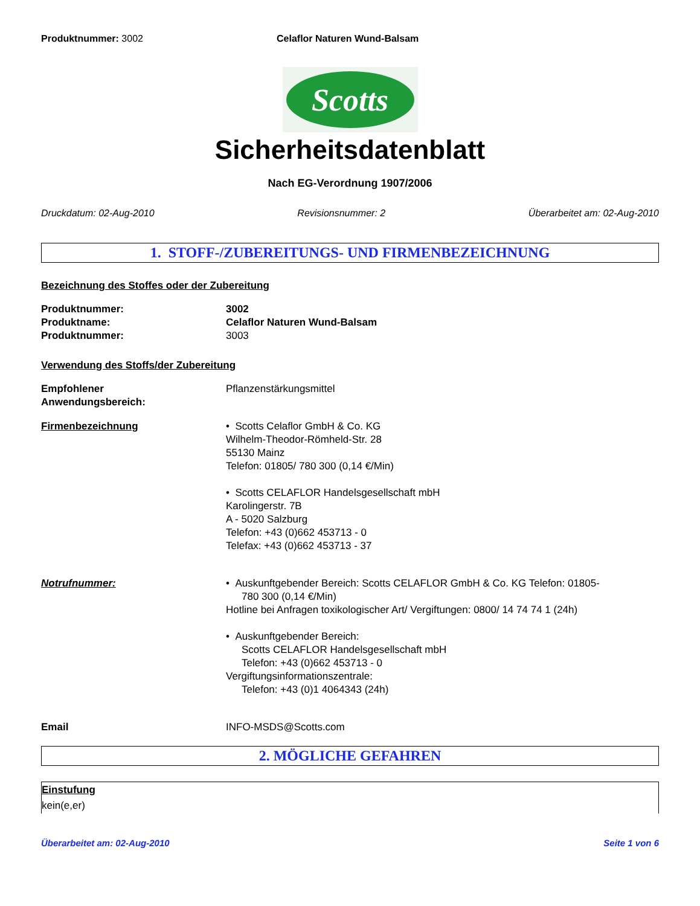Produktnummer: 3002 Celaflor Naturen Wund-Balsam
Scotts
Sicherheitsdatenblatt
Nach EG-Verordnung 1907/2006
Druckdatum: 02-Aug-2010 Revisionsnummer: 2 Überarbeitet am: 02-Aug-2010
1. STOFF-/ZUBEREITUNGS- UND FIRMENBEZEICHNUNG
Bezeichnung des Stoffes oder der Zubereitung
Produktnummer: 3002
Produktname: Celaflor Naturen Wund-Balsam
Produktnummer: 3003
Verwendung des Stoffs/der Zubereitung
Empfohlener
Anwendungsbereich:
Pflanzenstärkungsmittel
Firmenbezeichnung • Scotts Celaflor GmbH & Co. KG
Wilhelm-Theodor-Römheld-Str. 28
55130 Mainz
Telefon: 01805/ 780 300 (0,14 €/Min)
• Scotts CELAFLOR Handelsgesellschaft mbH
Karolingerstr. 7B
A - 5020 Salzburg
Telefon: +43 (0)662 453713 - 0
Telefax: +43 (0)662 453713 - 37
Notrufnummer: • Auskunftgebender Bereich: Scotts CELAFLOR GmbH & Co. KG Telefon: 01805-
780 300 (0,14 €/Min)
Hotline bei Anfragen toxikologischer Art/ Vergiftungen: 0800/ 14 74 74 1 (24h)
• Auskunftgebender Bereich:
Scotts CELAFLOR Handelsgesellschaft mbH
Telefon: +43 (0)662 453713 - 0
Vergiftungsinformationszentrale:
Telefon: +43 (0)1 4064343 (24h)
Email INFO-MSDS@Scotts.com
2. MÖGLICHE GEFAHREN
Einstufung
kein(e,er)
Überarbeitet am: 02-Aug-2010 Seite 1 von 6